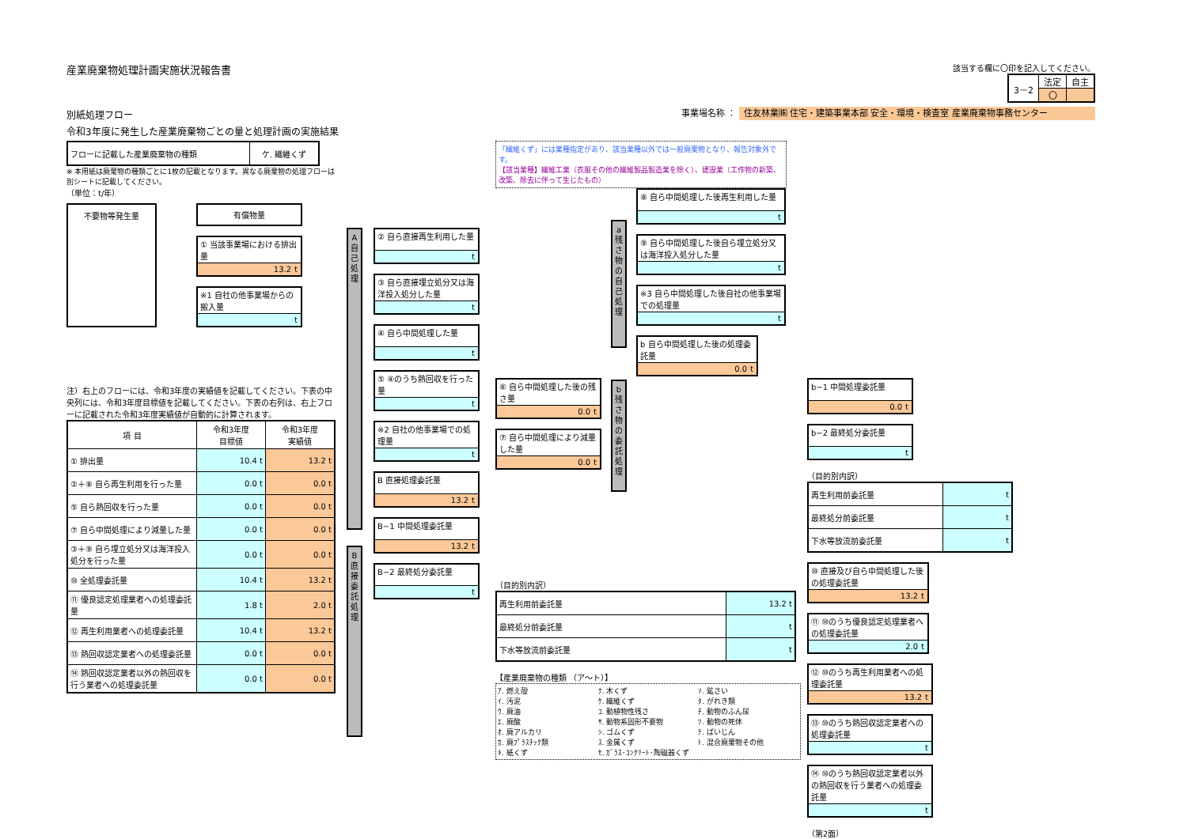産業廃棄物処理計画実施状況報告書
該当する欄に〇印を記入してください。
| 3－2 | 法定 | 自主 |
| | 〇 | |
別紙処理フロー 事業場名称 ： 住友林業㈱ 住宅・建築事業本部 安全・環境・検査室 産業廃棄物事務センター
令和3年度に発生した産業廃棄物ごとの量と処理計画の実施結果
| フローに記載した産業廃棄物の種類 | ケ. 繊維くず |
※ 本用紙は廃棄物の種類ごとに1枚の記載となります。異なる廃棄物の処理フローは別シートに記載してください。
（単位：t/年）
不要物等発生量 有償物量
① 当該事業場における排出量
13.2 t
※1 自社の他事業場からの搬入量
t
注）右上のフローには、令和3年度の実績値を記載してください。下表の中央列には、令和3年度目標値を記載してください。下表の右列は、右上フローに記載された令和3年度実績値が自動的に計算されます。
| 項 目 | 令和3年度 目標値 | 令和3年度 実績値 |
| --- | --- | --- |
| ① 排出量 | 10.4 t | 13.2 t |
| ②＋⑧ 自ら再生利用を行った量 | 0.0 t | 0.0 t |
| ⑤ 自ら熱回収を行った量 | 0.0 t | 0.0 t |
| ⑦ 自ら中間処理により減量した量 | 0.0 t | 0.0 t |
| ③＋⑨ 自ら埋立処分又は海洋投入処分を行った量 | 0.0 t | 0.0 t |
| ⑩ 全処理委託量 | 10.4 t | 13.2 t |
| ⑪ 優良認定処理業者への処理委託量 | 1.8 t | 2.0 t |
| ⑫ 再生利用業者への処理委託量 | 10.4 t | 13.2 t |
| ⑬ 熱回収認定業者への処理委託量 | 0.0 t | 0.0 t |
| ⑭ 熱回収認定業者以外の熱回収を行う業者への処理委託量 | 0.0 t | 0.0 t |
A 自己処理
B 直接委託処理
② 自ら直接再生利用した量
t
③ 自ら直接埋立処分又は海洋投入処分した量
t
④ 自ら中間処理した量
t
⑤ ④のうち熱回収を行った量
t
※2 自社の他事業場での処理量
t
B 直接処理委託量
13.2 t
B−1 中間処理委託量
13.2 t
B−2 最終処分委託量
t
「繊維くず」には業種指定があり、該当業種以外では一般廃棄物となり、報告対象外です。
【該当業種】繊維工業（衣服その他の繊維製品製造業を除く）、建設業（工作物の新築、改築、除去に伴って生じたもの）
⑥ 自ら中間処理した後の残さ量
0.0 t
⑦ 自ら中間処理により減量した量
0.0 t
a 残さ物の自己処理
b 残さ物の委託処理
⑧ 自ら中間処理した後再生利用した量
t
⑨ 自ら中間処理した後自ら埋立処分又は海洋投入処分した量
t
※3 自ら中間処理した後自社の他事業場での処理量
t
b 自ら中間処理した後の処理委託量
0.0 t
（目的別内訳）
| 再生利用前委託量 | 13.2 t |
| 最終処分前委託量 | t |
| 下水等放流前委託量 | t |
【産業廃棄物の種類 （ア〜ト）】
ｱ. 燃え殻 ｸ. 木くず ｿ. 鉱さい ｲ. 汚泥 ｹ. 繊維くず ﾀ. がれき類 ｳ. 廃油 ｺ. 動植物性残さ ﾁ. 動物のふん尿 ｴ. 廃酸 ｻ. 動物系固形不要物 ﾂ. 動物の死体 ｵ. 廃アルカリ ｼ. ゴムくず ﾃ. ばいじん ｶ. 廃ﾌﾟﾗｽﾁｯｸ類 ｽ. 金属くず ﾄ. 混合廃棄物その他 ｷ. 紙くず ｾ. ｶﾞﾗｽ･ｺﾝｸﾘｰﾄ･陶磁器くず
b−1 中間処理委託量
0.0 t
b−2 最終処分委託量
t
（目的別内訳）
| 再生利用前委託量 | t |
| 最終処分前委託量 | t |
| 下水等放流前委託量 | t |
⑩ 直接及び自ら中間処理した後の処理委託量
13.2 t
⑪ ⑩のうち優良認定処理業者への処理委託量
2.0 t
⑫ ⑩のうち再生利用業者への処理委託量
13.2 t
⑬ ⑩のうち熱回収認定業者への処理委託量
t
⑭ ⑩のうち熱回収認定業者以外の熱回収を行う業者への処理委託量
t
（第2面）